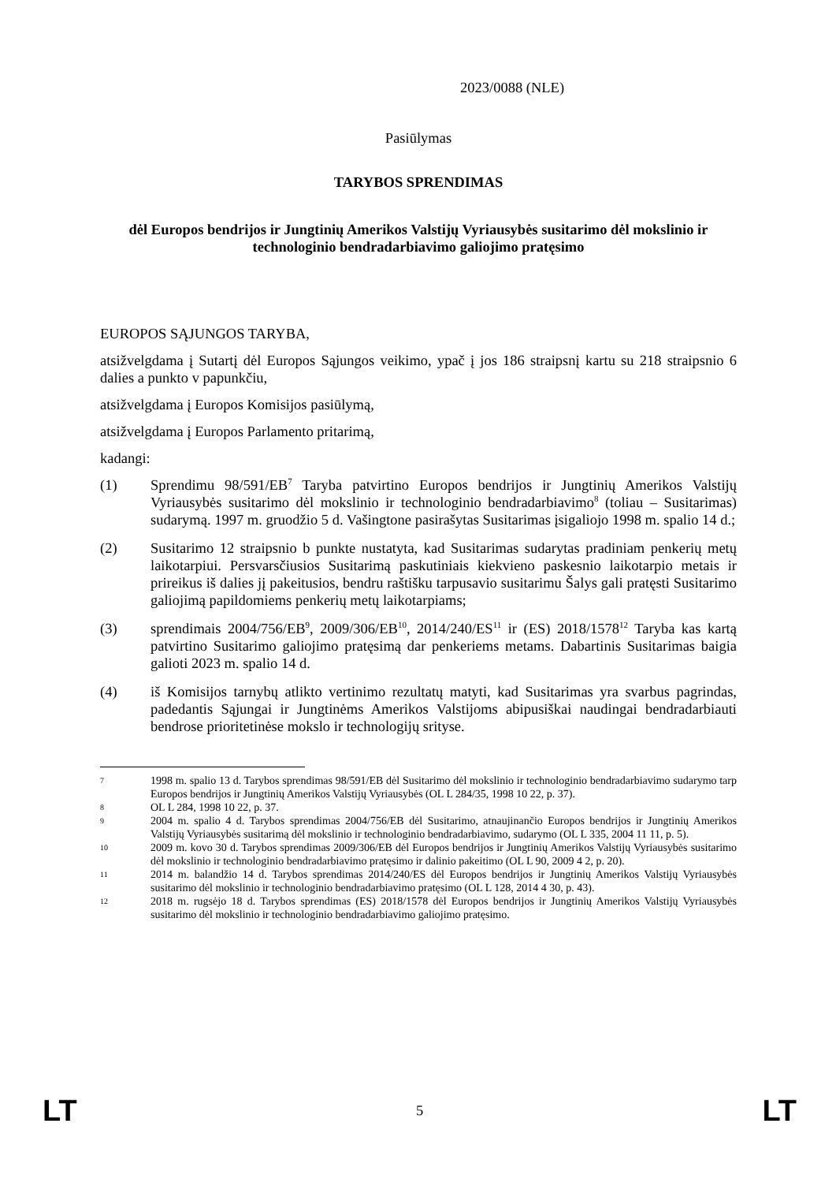2023/0088 (NLE)
Pasiūlymas
TARYBOS SPRENDIMAS
dėl Europos bendrijos ir Jungtinių Amerikos Valstijų Vyriausybės susitarimo dėl mokslinio ir technologinio bendradarbiavimo galiojimo pratęsimo
EUROPOS SĄJUNGOS TARYBA,
atsižvelgdama į Sutartį dėl Europos Sąjungos veikimo, ypač į jos 186 straipsnį kartu su 218 straipsnio 6 dalies a punkto v papunkčiu,
atsižvelgdama į Europos Komisijos pasiūlymą,
atsižvelgdama į Europos Parlamento pritarimą,
kadangi:
(1) Sprendimu 98/591/EB<sup>7</sup> Taryba patvirtino Europos bendrijos ir Jungtinių Amerikos Valstijų Vyriausybės susitarimo dėl mokslinio ir technologinio bendradarbiavimo<sup>8</sup> (toliau – Susitarimas) sudarymą. 1997 m. gruodžio 5 d. Vašingtone pasirašytas Susitarimas įsigaliojo 1998 m. spalio 14 d.;
(2) Susitarimo 12 straipsnio b punkte nustatyta, kad Susitarimas sudarytas pradiniam penkerių metų laikotarpiui. Persvarsčiusios Susitarimą paskutiniais kiekvieno paskesnio laikotarpio metais ir prireikus iš dalies jį pakeitusios, bendru raštišku tarpusavio susitarimu Šalys gali pratęsti Susitarimo galiojimą papildomiems penkerių metų laikotarpiams;
(3) sprendimais 2004/756/EB<sup>9</sup>, 2009/306/EB<sup>10</sup>, 2014/240/ES<sup>11</sup> ir (ES) 2018/1578<sup>12</sup> Taryba kas kartą patvirtino Susitarimo galiojimo pratęsimą dar penkeriems metams. Dabartinis Susitarimas baigia galioti 2023 m. spalio 14 d.
(4) iš Komisijos tarnybų atlikto vertinimo rezultatų matyti, kad Susitarimas yra svarbus pagrindas, padedantis Sąjungai ir Jungtinėms Amerikos Valstijoms abipusiškai naudingai bendradarbiauti bendrose prioritetinėse mokslo ir technologijų srityse.
7
1998 m. spalio 13 d. Tarybos sprendimas 98/591/EB dėl Susitarimo dėl mokslinio ir technologinio bendradarbiavimo sudarymo tarp Europos bendrijos ir Jungtinių Amerikos Valstijų Vyriausybės (OL L 284/35, 1998 10 22, p. 37).
8
OL L 284, 1998 10 22, p. 37.
9
2004 m. spalio 4 d. Tarybos sprendimas 2004/756/EB dėl Susitarimo, atnaujinančio Europos bendrijos ir Jungtinių Amerikos Valstijų Vyriausybės susitarimą dėl mokslinio ir technologinio bendradarbiavimo, sudarymo (OL L 335, 2004 11 11, p. 5).
10
2009 m. kovo 30 d. Tarybos sprendimas 2009/306/EB dėl Europos bendrijos ir Jungtinių Amerikos Valstijų Vyriausybės susitarimo dėl mokslinio ir technologinio bendradarbiavimo pratęsimo ir dalinio pakeitimo (OL L 90, 2009 4 2, p. 20).
11
2014 m. balandžio 14 d. Tarybos sprendimas 2014/240/ES dėl Europos bendrijos ir Jungtinių Amerikos Valstijų Vyriausybės susitarimo dėl mokslinio ir technologinio bendradarbiavimo pratęsimo (OL L 128, 2014 4 30, p. 43).
12
2018 m. rugsėjo 18 d. Tarybos sprendimas (ES) 2018/1578 dėl Europos bendrijos ir Jungtinių Amerikos Valstijų Vyriausybės susitarimo dėl mokslinio ir technologinio bendradarbiavimo galiojimo pratęsimo.
LT 5 LT